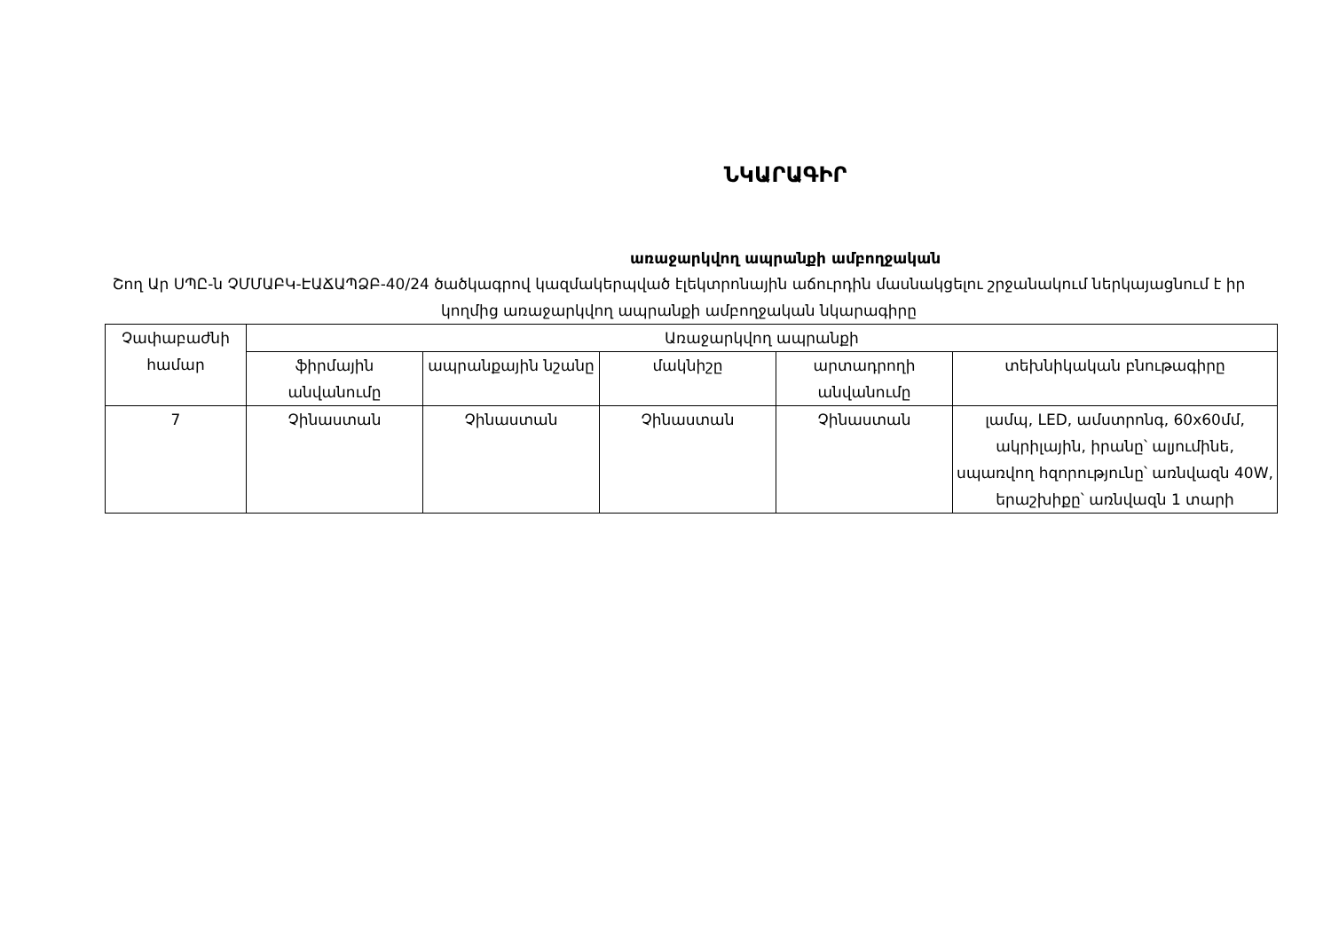ՆԿԱՐԱԳԻՐ
առաջարկվող ապրանքի ամբողջական
Շող Ար ՍՊԸ-ն ՉՄՄԱԲԿ-ԷԱՃԱՊՁԲ-40/24 ծածկագրով կազմակերպված էլեկտրոնային աճուրդին մասնակցելու շրջանակում ներկայացնում է իր կողմից առաջարկվող ապրանքի ամբողջական նկարագիրը
| Չափաբաժնի համար | Առաջարկվող ապրանքի | | | | |
| --- | --- | --- | --- | --- | --- |
| | ֆիրմային անվանումը | ապրանքային նշանը | մակնիշը | արտադրողի անվանումը | տեխնիկական բնութագիրը |
| 7 | Չինաստան | Չինաստան | Չինաստան | Չինաստան | լամպ, LED, ամստրոնգ, 60x60մմ, ակրիլային, իրանը՝ ալյումինե, սպառվող հզորությունը՝ առնվազն 40W, երաշխիքը՝ առնվազն 1 տարի |